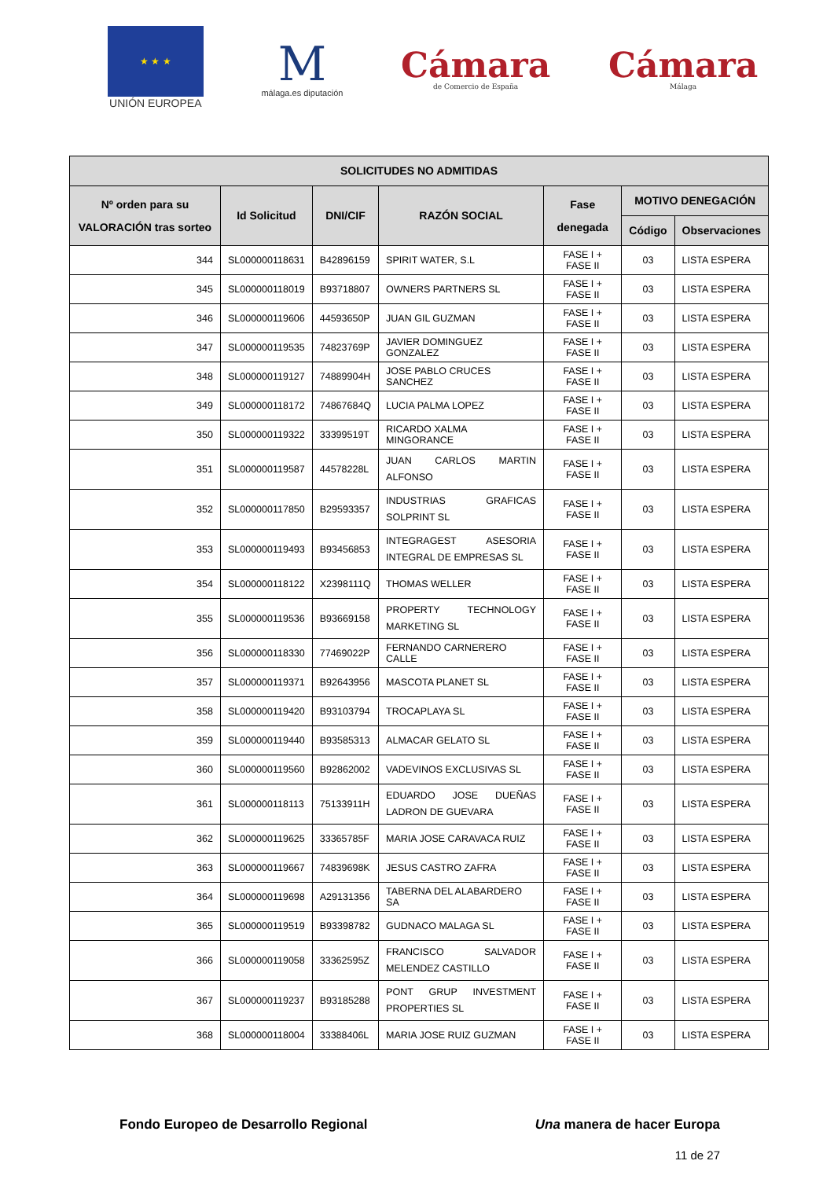★ ★ ★
UNIÓN EUROPEA
M
málaga.es diputación
Cámara
de Comercio de España
Cámara
Málaga
| SOLICITUDES NO ADMITIDAS | | | | | | |
| --- | --- | --- | --- | --- | --- | --- |
| Nº orden para su VALORACIÓN tras sorteo | Id Solicitud | DNI/CIF | RAZÓN SOCIAL | Fase denegada | MOTIVO DENEGACIÓN | |
| | | | | | Código | Observaciones |
| 344 | SL000000118631 | B42896159 | SPIRIT WATER, S.L | FASE I + FASE II | 03 | LISTA ESPERA |
| 345 | SL000000118019 | B93718807 | OWNERS PARTNERS SL | FASE I + FASE II | 03 | LISTA ESPERA |
| 346 | SL000000119606 | 44593650P | JUAN GIL GUZMAN | FASE I + FASE II | 03 | LISTA ESPERA |
| 347 | SL000000119535 | 74823769P | JAVIER DOMINGUEZ GONZALEZ | FASE I + FASE II | 03 | LISTA ESPERA |
| 348 | SL000000119127 | 74889904H | JOSE PABLO CRUCES SANCHEZ | FASE I + FASE II | 03 | LISTA ESPERA |
| 349 | SL000000118172 | 74867684Q | LUCIA PALMA LOPEZ | FASE I + FASE II | 03 | LISTA ESPERA |
| 350 | SL000000119322 | 33399519T | RICARDO XALMA MINGORANCE | FASE I + FASE II | 03 | LISTA ESPERA |
| 351 | SL000000119587 | 44578228L | JUAN CARLOS MARTIN ALFONSO | FASE I + FASE II | 03 | LISTA ESPERA |
| 352 | SL000000117850 | B29593357 | INDUSTRIAS GRAFICAS SOLPRINT SL | FASE I + FASE II | 03 | LISTA ESPERA |
| 353 | SL000000119493 | B93456853 | INTEGRAGEST ASESORIA INTEGRAL DE EMPRESAS SL | FASE I + FASE II | 03 | LISTA ESPERA |
| 354 | SL000000118122 | X2398111Q | THOMAS WELLER | FASE I + FASE II | 03 | LISTA ESPERA |
| 355 | SL000000119536 | B93669158 | PROPERTY TECHNOLOGY MARKETING SL | FASE I + FASE II | 03 | LISTA ESPERA |
| 356 | SL000000118330 | 77469022P | FERNANDO CARNERERO CALLE | FASE I + FASE II | 03 | LISTA ESPERA |
| 357 | SL000000119371 | B92643956 | MASCOTA PLANET SL | FASE I + FASE II | 03 | LISTA ESPERA |
| 358 | SL000000119420 | B93103794 | TROCAPLAYA SL | FASE I + FASE II | 03 | LISTA ESPERA |
| 359 | SL000000119440 | B93585313 | ALMACAR GELATO SL | FASE I + FASE II | 03 | LISTA ESPERA |
| 360 | SL000000119560 | B92862002 | VADEVINOS EXCLUSIVAS SL | FASE I + FASE II | 03 | LISTA ESPERA |
| 361 | SL000000118113 | 75133911H | EDUARDO JOSE DUEÑAS LADRON DE GUEVARA | FASE I + FASE II | 03 | LISTA ESPERA |
| 362 | SL000000119625 | 33365785F | MARIA JOSE CARAVACA RUIZ | FASE I + FASE II | 03 | LISTA ESPERA |
| 363 | SL000000119667 | 74839698K | JESUS CASTRO ZAFRA | FASE I + FASE II | 03 | LISTA ESPERA |
| 364 | SL000000119698 | A29131356 | TABERNA DEL ALABARDERO SA | FASE I + FASE II | 03 | LISTA ESPERA |
| 365 | SL000000119519 | B93398782 | GUDNACO MALAGA SL | FASE I + FASE II | 03 | LISTA ESPERA |
| 366 | SL000000119058 | 33362595Z | FRANCISCO SALVADOR MELENDEZ CASTILLO | FASE I + FASE II | 03 | LISTA ESPERA |
| 367 | SL000000119237 | B93185288 | PONT GRUP INVESTMENT PROPERTIES SL | FASE I + FASE II | 03 | LISTA ESPERA |
| 368 | SL000000118004 | 33388406L | MARIA JOSE RUIZ GUZMAN | FASE I + FASE II | 03 | LISTA ESPERA |
Fondo Europeo de Desarrollo Regional Una manera de hacer Europa
11 de 27